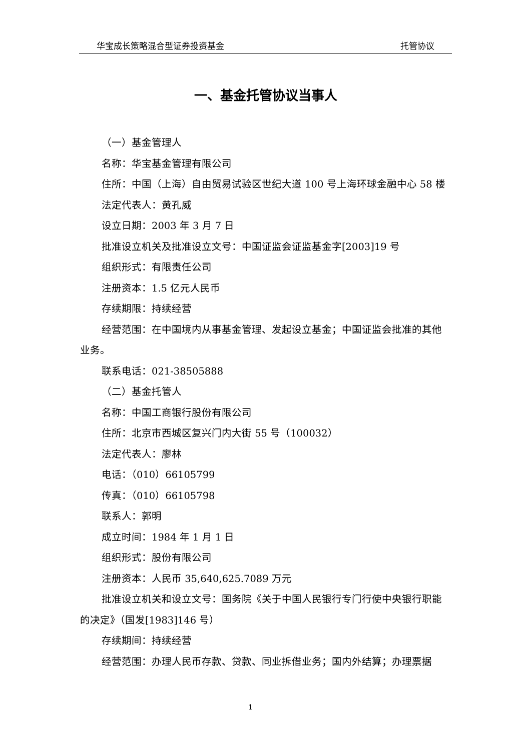华宝成长策略混合型证券投资基金 托管协议
一、基金托管协议当事人
（一）基金管理人
名称：华宝基金管理有限公司
住所：中国（上海）自由贸易试验区世纪大道 100 号上海环球金融中心 58 楼
法定代表人：黄孔威
设立日期：2003 年 3 月 7 日
批准设立机关及批准设立文号：中国证监会证监基金字[2003]19 号
组织形式：有限责任公司
注册资本：1.5 亿元人民币
存续期限：持续经营
经营范围：在中国境内从事基金管理、发起设立基金；中国证监会批准的其他业务。
联系电话：021-38505888
（二）基金托管人
名称：中国工商银行股份有限公司
住所：北京市西城区复兴门内大街 55 号（100032）
法定代表人：廖林
电话：（010）66105799
传真：（010）66105798
联系人：郭明
成立时间：1984 年 1 月 1 日
组织形式：股份有限公司
注册资本：人民币 35,640,625.7089 万元
批准设立机关和设立文号：国务院《关于中国人民银行专门行使中央银行职能的决定》（国发[1983]146 号）
存续期间：持续经营
经营范围：办理人民币存款、贷款、同业拆借业务；国内外结算；办理票据
1